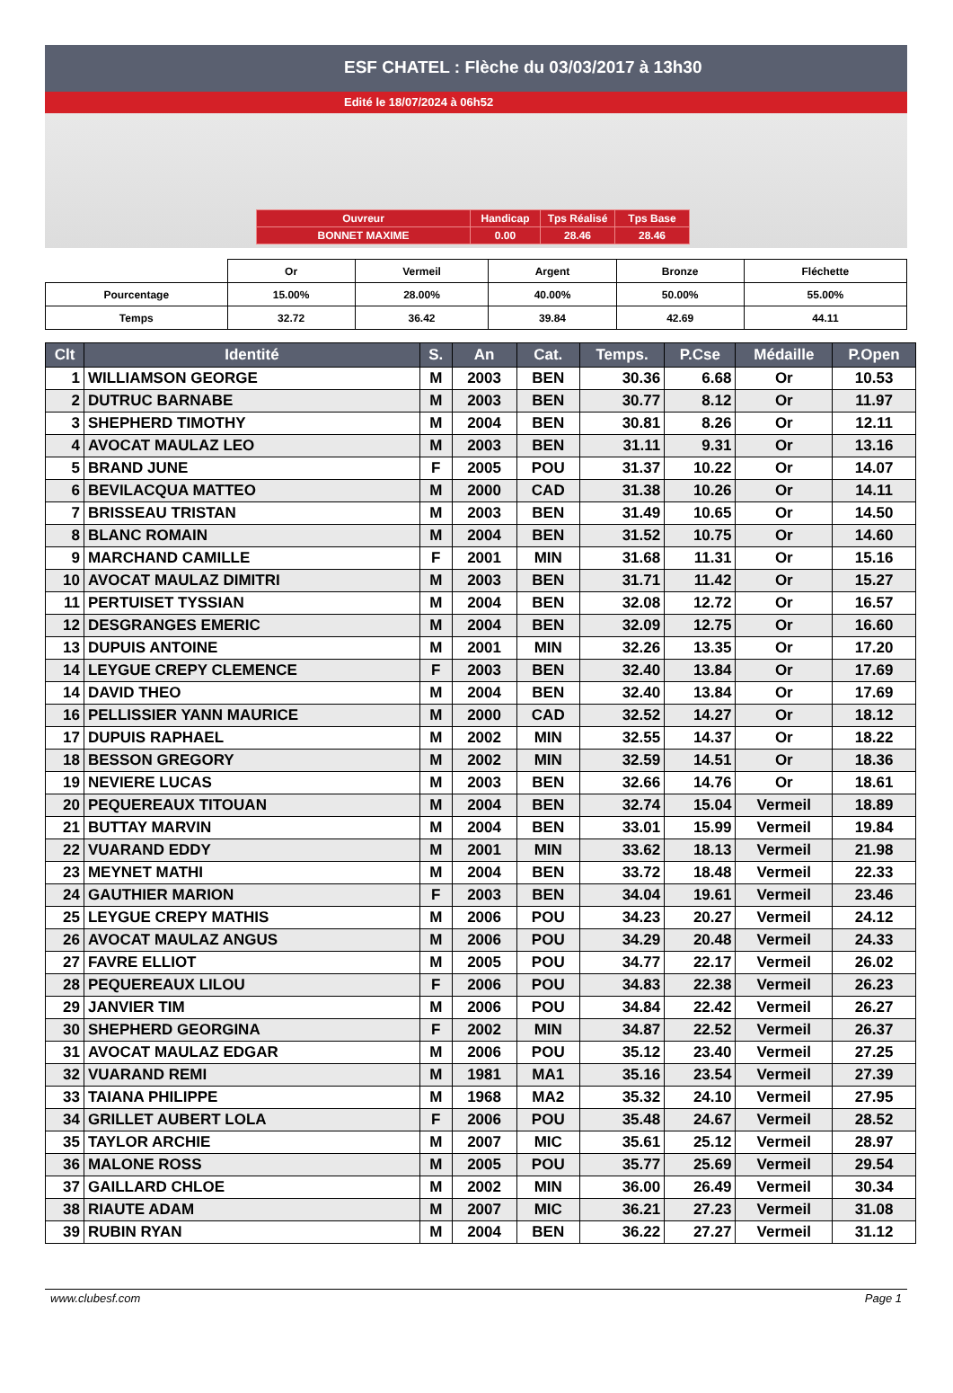ESF CHATEL : Flèche du 03/03/2017 à 13h30
Edité le 18/07/2024 à 06h52
| Ouvreur | Handicap | Tps Réalisé | Tps Base |
| BONNET MAXIME | 0.00 | 28.46 | 28.46 |
| | Or | Vermeil | Argent | Bronze | Fléchette |
| Pourcentage | 15.00% | 28.00% | 40.00% | 50.00% | 55.00% |
| Temps | 32.72 | 36.42 | 39.84 | 42.69 | 44.11 |
| Clt | Identité | S. | An | Cat. | Temps. | P.Cse | Médaille | P.Open |
| --- | --- | --- | --- | --- | --- | --- | --- | --- |
| 1 | WILLIAMSON GEORGE | M | 2003 | BEN | 30.36 | 6.68 | Or | 10.53 |
| 2 | DUTRUC BARNABE | M | 2003 | BEN | 30.77 | 8.12 | Or | 11.97 |
| 3 | SHEPHERD TIMOTHY | M | 2004 | BEN | 30.81 | 8.26 | Or | 12.11 |
| 4 | AVOCAT MAULAZ LEO | M | 2003 | BEN | 31.11 | 9.31 | Or | 13.16 |
| 5 | BRAND JUNE | F | 2005 | POU | 31.37 | 10.22 | Or | 14.07 |
| 6 | BEVILACQUA MATTEO | M | 2000 | CAD | 31.38 | 10.26 | Or | 14.11 |
| 7 | BRISSEAU TRISTAN | M | 2003 | BEN | 31.49 | 10.65 | Or | 14.50 |
| 8 | BLANC ROMAIN | M | 2004 | BEN | 31.52 | 10.75 | Or | 14.60 |
| 9 | MARCHAND CAMILLE | F | 2001 | MIN | 31.68 | 11.31 | Or | 15.16 |
| 10 | AVOCAT MAULAZ DIMITRI | M | 2003 | BEN | 31.71 | 11.42 | Or | 15.27 |
| 11 | PERTUISET TYSSIAN | M | 2004 | BEN | 32.08 | 12.72 | Or | 16.57 |
| 12 | DESGRANGES EMERIC | M | 2004 | BEN | 32.09 | 12.75 | Or | 16.60 |
| 13 | DUPUIS ANTOINE | M | 2001 | MIN | 32.26 | 13.35 | Or | 17.20 |
| 14 | LEYGUE CREPY CLEMENCE | F | 2003 | BEN | 32.40 | 13.84 | Or | 17.69 |
| 14 | DAVID THEO | M | 2004 | BEN | 32.40 | 13.84 | Or | 17.69 |
| 16 | PELLISSIER YANN MAURICE | M | 2000 | CAD | 32.52 | 14.27 | Or | 18.12 |
| 17 | DUPUIS RAPHAEL | M | 2002 | MIN | 32.55 | 14.37 | Or | 18.22 |
| 18 | BESSON GREGORY | M | 2002 | MIN | 32.59 | 14.51 | Or | 18.36 |
| 19 | NEVIERE LUCAS | M | 2003 | BEN | 32.66 | 14.76 | Or | 18.61 |
| 20 | PEQUEREAUX TITOUAN | M | 2004 | BEN | 32.74 | 15.04 | Vermeil | 18.89 |
| 21 | BUTTAY MARVIN | M | 2004 | BEN | 33.01 | 15.99 | Vermeil | 19.84 |
| 22 | VUARAND EDDY | M | 2001 | MIN | 33.62 | 18.13 | Vermeil | 21.98 |
| 23 | MEYNET MATHI | M | 2004 | BEN | 33.72 | 18.48 | Vermeil | 22.33 |
| 24 | GAUTHIER MARION | F | 2003 | BEN | 34.04 | 19.61 | Vermeil | 23.46 |
| 25 | LEYGUE CREPY MATHIS | M | 2006 | POU | 34.23 | 20.27 | Vermeil | 24.12 |
| 26 | AVOCAT MAULAZ ANGUS | M | 2006 | POU | 34.29 | 20.48 | Vermeil | 24.33 |
| 27 | FAVRE ELLIOT | M | 2005 | POU | 34.77 | 22.17 | Vermeil | 26.02 |
| 28 | PEQUEREAUX LILOU | F | 2006 | POU | 34.83 | 22.38 | Vermeil | 26.23 |
| 29 | JANVIER TIM | M | 2006 | POU | 34.84 | 22.42 | Vermeil | 26.27 |
| 30 | SHEPHERD GEORGINA | F | 2002 | MIN | 34.87 | 22.52 | Vermeil | 26.37 |
| 31 | AVOCAT MAULAZ EDGAR | M | 2006 | POU | 35.12 | 23.40 | Vermeil | 27.25 |
| 32 | VUARAND REMI | M | 1981 | MA1 | 35.16 | 23.54 | Vermeil | 27.39 |
| 33 | TAIANA PHILIPPE | M | 1968 | MA2 | 35.32 | 24.10 | Vermeil | 27.95 |
| 34 | GRILLET AUBERT LOLA | F | 2006 | POU | 35.48 | 24.67 | Vermeil | 28.52 |
| 35 | TAYLOR ARCHIE | M | 2007 | MIC | 35.61 | 25.12 | Vermeil | 28.97 |
| 36 | MALONE ROSS | M | 2005 | POU | 35.77 | 25.69 | Vermeil | 29.54 |
| 37 | GAILLARD CHLOE | M | 2002 | MIN | 36.00 | 26.49 | Vermeil | 30.34 |
| 38 | RIAUTE ADAM | M | 2007 | MIC | 36.21 | 27.23 | Vermeil | 31.08 |
| 39 | RUBIN RYAN | M | 2004 | BEN | 36.22 | 27.27 | Vermeil | 31.12 |
www.clubesf.com Page 1